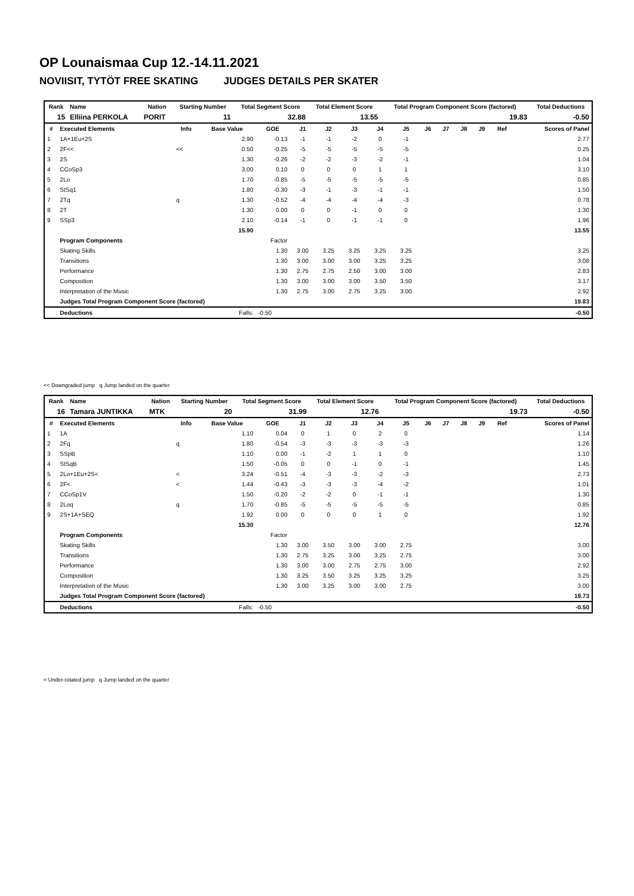OP Lounaismaa Cup 12.-14.11.2021
NOVIISIT, TYTÖT FREE SKATING JUDGES DETAILS PER SKATER
| Rank | Name | Nation | Starting Number | Total Segment Score | Total Element Score | Total Program Component Score (factored) | Total Deductions |
| --- | --- | --- | --- | --- | --- | --- | --- |
| 15 | Elliina PERKOLA | PORIT | 11 | 32.88 | 13.55 | 19.83 | -0.50 |
| # | Executed Elements | Info | Base Value | GOE | J1 | J2 | J3 | J4 | J5 | J6 | J7 | J8 | J9 | Ref | Scores of Panel |
| --- | --- | --- | --- | --- | --- | --- | --- | --- | --- | --- | --- | --- | --- | --- | --- |
| 1 | 1A+1Eu+2S | | 2.90 | -0.13 | -1 | -1 | -2 | 0 | -1 | | | | | | 2.77 |
| 2 | 2F<< | << | 0.50 | -0.25 | -5 | -5 | -5 | -5 | -5 | | | | | | 0.25 |
| 3 | 2S | | 1.30 | -0.26 | -2 | -2 | -3 | -2 | -1 | | | | | | 1.04 |
| 4 | CCoSp3 | | 3.00 | 0.10 | 0 | 0 | 0 | 1 | 1 | | | | | | 3.10 |
| 5 | 2Lo | | 1.70 | -0.85 | -5 | -5 | -5 | -5 | -5 | | | | | | 0.85 |
| 6 | StSq1 | | 1.80 | -0.30 | -3 | -1 | -3 | -1 | -1 | | | | | | 1.50 |
| 7 | 2Tq | q | 1.30 | -0.52 | -4 | -4 | -4 | -4 | -3 | | | | | | 0.78 |
| 8 | 2T | | 1.30 | 0.00 | 0 | 0 | -1 | 0 | 0 | | | | | | 1.30 |
| 9 | SSp3 | | 2.10 | -0.14 | -1 | 0 | -1 | -1 | 0 | | | | | | 1.96 |
| | | | 15.90 | | | | | | | | | | | | 13.55 |
| | Program Components | | | Factor | | | | | | | | | | | |
| | Skating Skills | | | 1.30 | 3.00 | 3.25 | 3.25 | 3.25 | 3.25 | | | | | | 3.25 |
| | Transitions | | | 1.30 | 3.00 | 3.00 | 3.00 | 3.25 | 3.25 | | | | | | 3.08 |
| | Performance | | | 1.30 | 2.75 | 2.75 | 2.50 | 3.00 | 3.00 | | | | | | 2.83 |
| | Composition | | | 1.30 | 3.00 | 3.00 | 3.00 | 3.50 | 3.50 | | | | | | 3.17 |
| | Interpretation of the Music | | | 1.30 | 2.75 | 3.00 | 2.75 | 3.25 | 3.00 | | | | | | 2.92 |
| | Judges Total Program Component Score (factored) | | | | | | | | | | | | | | 19.83 |
| | Deductions | | Falls: | -0.50 | | | | | | | | | | | -0.50 |
<< Downgraded jump q Jump landed on the quarter
| Rank | Name | Nation | Starting Number | Total Segment Score | Total Element Score | Total Program Component Score (factored) | Total Deductions |
| --- | --- | --- | --- | --- | --- | --- | --- |
| 16 | Tamara JUNTIKKA | MTK | 20 | 31.99 | 12.76 | 19.73 | -0.50 |
| # | Executed Elements | Info | Base Value | GOE | J1 | J2 | J3 | J4 | J5 | J6 | J7 | J8 | J9 | Ref | Scores of Panel |
| --- | --- | --- | --- | --- | --- | --- | --- | --- | --- | --- | --- | --- | --- | --- | --- |
| 1 | 1A | | 1.10 | 0.04 | 0 | 1 | 0 | 2 | 0 | | | | | | 1.14 |
| 2 | 2Fq | q | 1.80 | -0.54 | -3 | -3 | -3 | -3 | -3 | | | | | | 1.26 |
| 3 | SSpB | | 1.10 | 0.00 | -1 | -2 | 1 | 1 | 0 | | | | | | 1.10 |
| 4 | StSqB | | 1.50 | -0.05 | 0 | 0 | -1 | 0 | -1 | | | | | | 1.45 |
| 5 | 2Lo+1Eu+2S< | < | 3.24 | -0.51 | -4 | -3 | -3 | -2 | -3 | | | | | | 2.73 |
| 6 | 2F< | < | 1.44 | -0.43 | -3 | -3 | -3 | -4 | -2 | | | | | | 1.01 |
| 7 | CCoSp1V | | 1.50 | -0.20 | -2 | -2 | 0 | -1 | -1 | | | | | | 1.30 |
| 8 | 2Loq | q | 1.70 | -0.85 | -5 | -5 | -5 | -5 | -5 | | | | | | 0.85 |
| 9 | 2S+1A+SEQ | | 1.92 | 0.00 | 0 | 0 | 0 | 1 | 0 | | | | | | 1.92 |
| | | | 15.30 | | | | | | | | | | | | 12.76 |
| | Program Components | | | Factor | | | | | | | | | | | |
| | Skating Skills | | | 1.30 | 3.00 | 3.50 | 3.00 | 3.00 | 2.75 | | | | | | 3.00 |
| | Transitions | | | 1.30 | 2.75 | 3.25 | 3.00 | 3.25 | 2.75 | | | | | | 3.00 |
| | Performance | | | 1.30 | 3.00 | 3.00 | 2.75 | 2.75 | 3.00 | | | | | | 2.92 |
| | Composition | | | 1.30 | 3.25 | 3.50 | 3.25 | 3.25 | 3.25 | | | | | | 3.25 |
| | Interpretation of the Music | | | 1.30 | 3.00 | 3.25 | 3.00 | 3.00 | 2.75 | | | | | | 3.00 |
| | Judges Total Program Component Score (factored) | | | | | | | | | | | | | | 19.73 |
| | Deductions | | Falls: | -0.50 | | | | | | | | | | | -0.50 |
< Under-rotated jump q Jump landed on the quarter